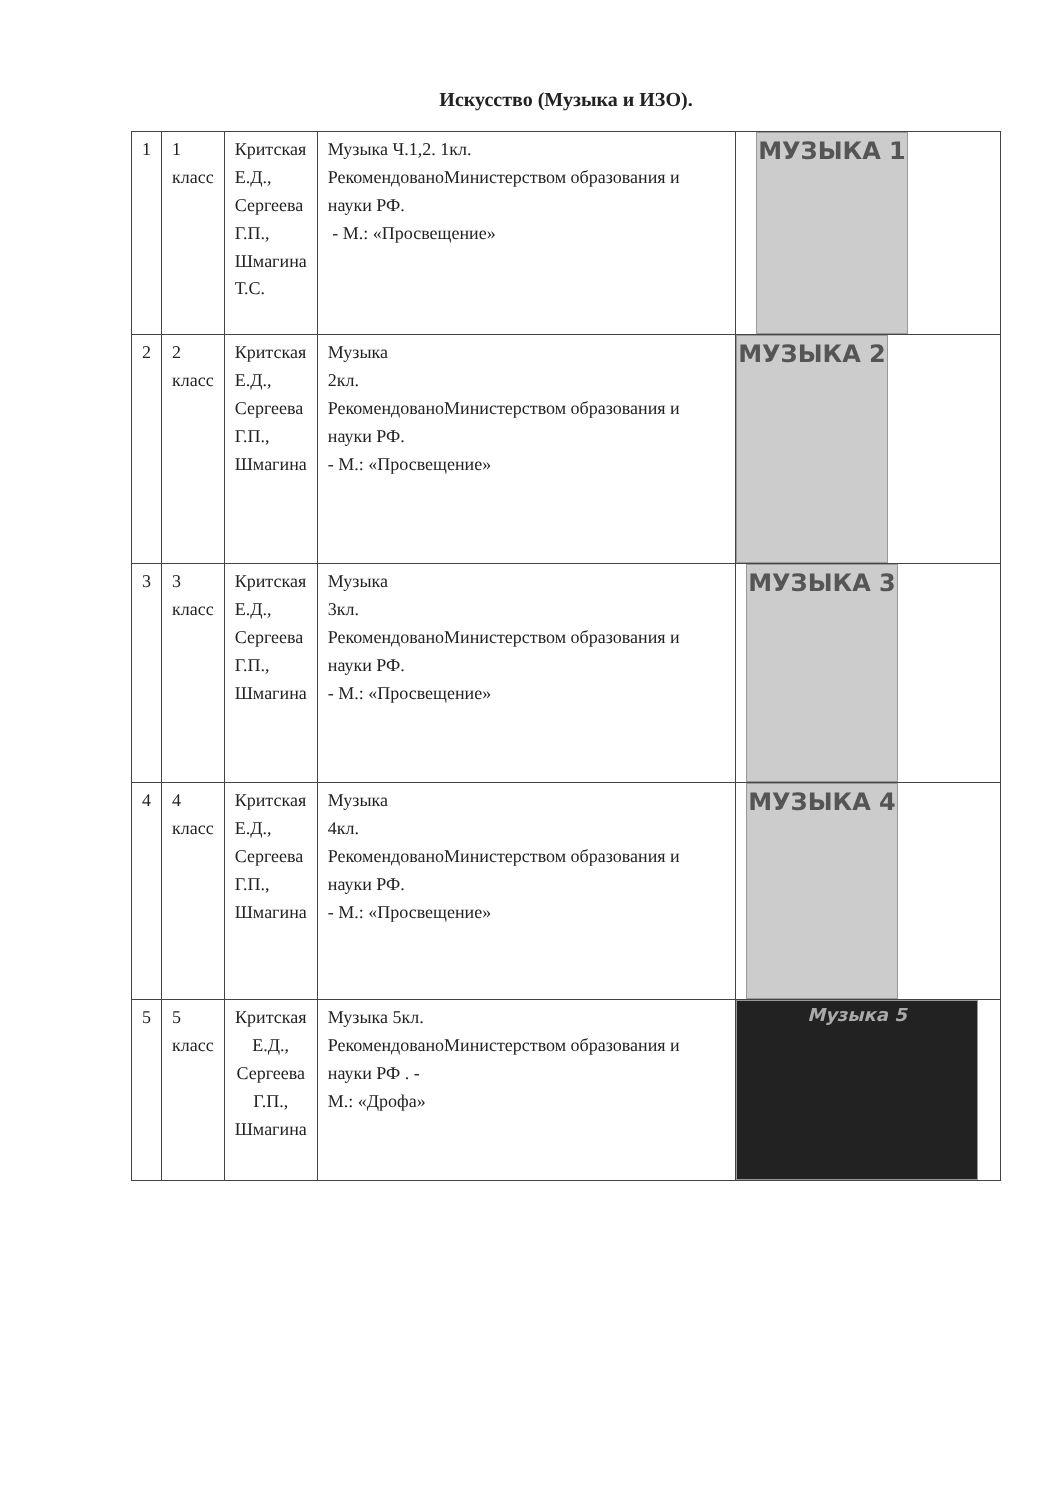Искусство (Музыка и ИЗО).
| 1 | 1 класс | Критская Е.Д., Сергеева Г.П., Шмагина Т.С. | Музыка Ч.1,2. 1кл. РекомендованоМинистерством образования и науки РФ. - М.: «Просвещение» | МУЗЫКА 1 |
| 2 | 2 класс | Критская Е.Д., Сергеева Г.П., Шмагина | Музыка 2кл. РекомендованоМинистерством образования и науки РФ. - М.: «Просвещение» | МУЗЫКА 2 |
| 3 | 3 класс | Критская Е.Д., Сергеева Г.П., Шмагина | Музыка 3кл. РекомендованоМинистерством образования и науки РФ. - М.: «Просвещение» | МУЗЫКА 3 |
| 4 | 4 класс | Критская Е.Д., Сергеева Г.П., Шмагина | Музыка 4кл. РекомендованоМинистерством образования и науки РФ. - М.: «Просвещение» | МУЗЫКА 4 |
| 5 | 5 класс | Критская Е.Д., Сергеева Г.П., Шмагина | Музыка 5кл. РекомендованоМинистерством образования и науки РФ . - М.: «Дрофа» | Музыка 5 |